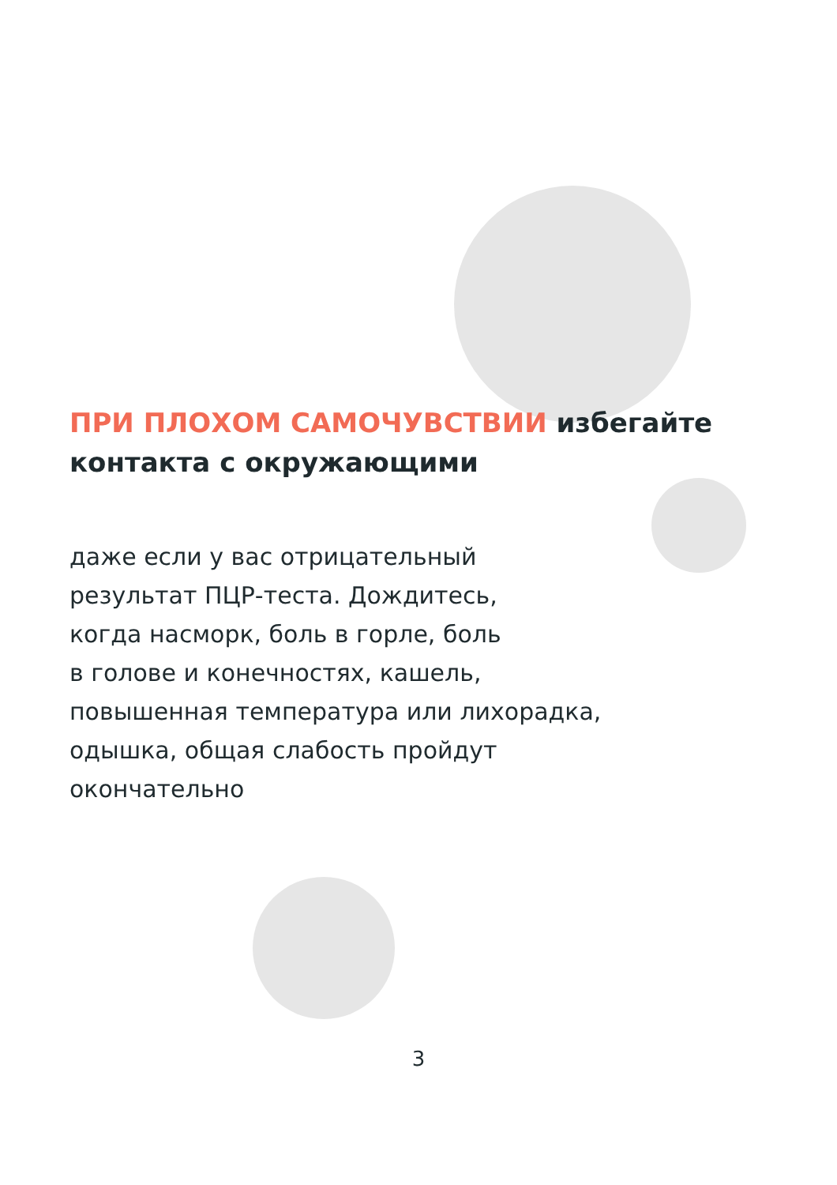ПРИ ПЛОХОМ САМОЧУВСТВИИ избегайте контакта с окружающими
даже если у вас отрицательный
результат ПЦР-теста. Дождитесь,
когда насморк, боль в горле, боль
в голове и конечностях, кашель,
повышенная температура или лихорадка,
одышка, общая слабость пройдут
окончательно
3